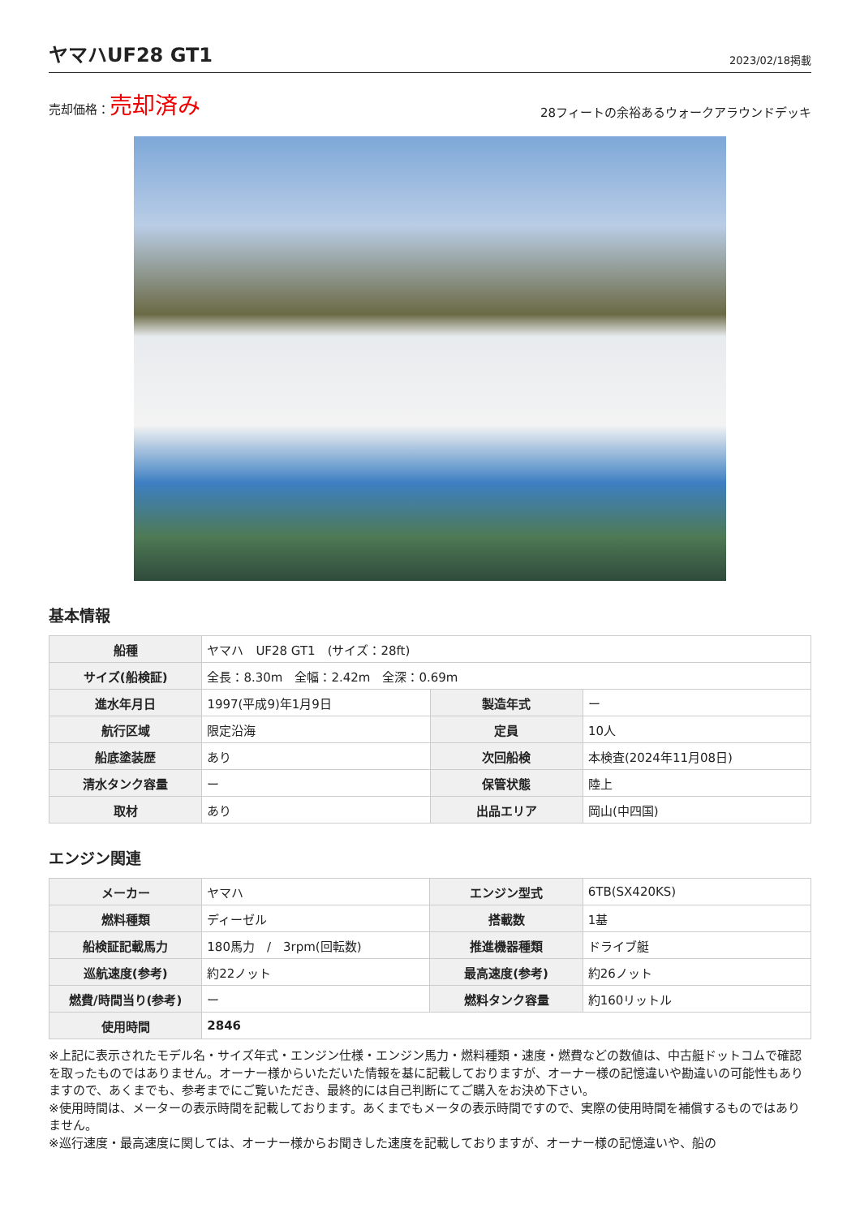ヤマハUF28 GT1
2023/02/18掲載
売却価格：売却済み
28フィートの余裕あるウォークアラウンドデッキ
基本情報
| 船種 | ヤマハ UF28 GT1 (サイズ：28ft) | | |
| サイズ(船検証) | 全長：8.30m 全幅：2.42m 全深：0.69m | | |
| 進水年月日 | 1997(平成9)年1月9日 | 製造年式 | ー |
| 航行区域 | 限定沿海 | 定員 | 10人 |
| 船底塗装歴 | あり | 次回船検 | 本検査(2024年11月08日) |
| 清水タンク容量 | ー | 保管状態 | 陸上 |
| 取材 | あり | 出品エリア | 岡山(中四国) |
エンジン関連
| メーカー | ヤマハ | エンジン型式 | 6TB(SX420KS) |
| 燃料種類 | ディーゼル | 搭載数 | 1基 |
| 船検証記載馬力 | 180馬力 / 3rpm(回転数) | 推進機器種類 | ドライブ艇 |
| 巡航速度(参考) | 約22ノット | 最高速度(参考) | 約26ノット |
| 燃費/時間当り(参考) | ー | 燃料タンク容量 | 約160リットル |
| 使用時間 | 2846 | | |
※上記に表示されたモデル名・サイズ年式・エンジン仕様・エンジン馬力・燃料種類・速度・燃費などの数値は、中古艇ドットコムで確認を取ったものではありません。オーナー様からいただいた情報を基に記載しておりますが、オーナー様の記憶違いや勘違いの可能性もありますので、あくまでも、参考までにご覧いただき、最終的には自己判断にてご購入をお決め下さい。
※使用時間は、メーターの表示時間を記載しております。あくまでもメータの表示時間ですので、実際の使用時間を補償するものではありません。
※巡行速度・最高速度に関しては、オーナー様からお聞きした速度を記載しておりますが、オーナー様の記憶違いや、船の